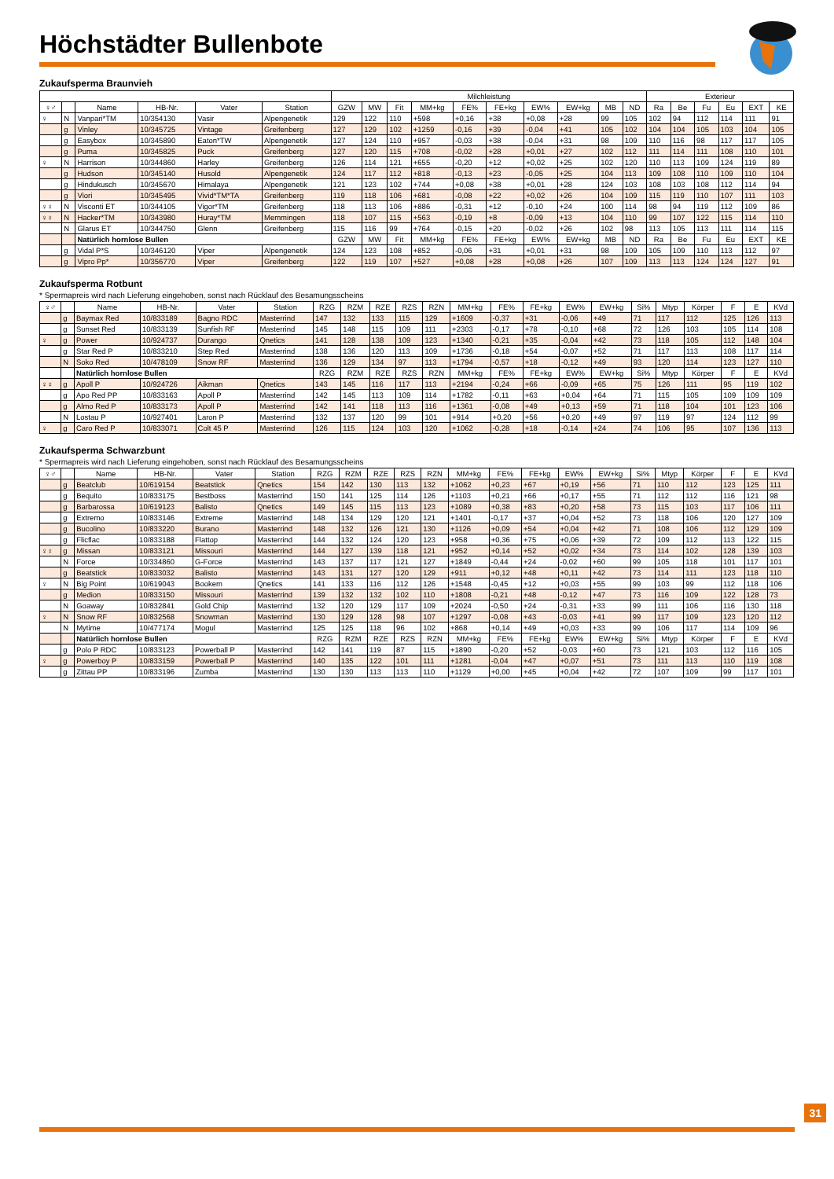Höchstädter Bullenbote
Zukaufsperma Braunvieh
| | | | | | | Milchleistung | | | | | | | | | | Exterieur | | | | | |
| --- | --- | --- | --- | --- | --- | --- | --- | --- | --- | --- | --- | --- | --- | --- | --- | --- | --- | --- | --- | --- | --- |
| ♀♂ | | Name | HB-Nr. | Vater | Station | GZW | MW | Fit | MM+kg | FE% | FE+kg | EW% | EW+kg | MB | ND | Ra | Be | Fu | Eu | EXT | KE |
| ♀ | N | Vanpari*TM | 10/354130 | Vasir | Alpengenetik | 129 | 122 | 110 | +598 | +0,16 | +38 | +0,08 | +28 | 99 | 105 | 102 | 94 | 112 | 114 | 111 | 91 |
| | g | Vinley | 10/345725 | Vintage | Greifenberg | 127 | 129 | 102 | +1259 | -0,16 | +39 | -0,04 | +41 | 105 | 102 | 104 | 104 | 105 | 103 | 104 | 105 |
| | g | Easybox | 10/345890 | Eaton*TW | Alpengenetik | 127 | 124 | 110 | +957 | -0,03 | +38 | -0,04 | +31 | 98 | 109 | 110 | 116 | 98 | 117 | 117 | 105 |
| | g | Puma | 10/345825 | Puck | Greifenberg | 127 | 120 | 115 | +708 | -0,02 | +28 | +0,01 | +27 | 102 | 112 | 111 | 114 | 111 | 108 | 110 | 101 |
| ♀ | N | Harrison | 10/344860 | Harley | Greifenberg | 126 | 114 | 121 | +655 | -0,20 | +12 | +0,02 | +25 | 102 | 120 | 110 | 113 | 109 | 124 | 119 | 89 |
| | g | Hudson | 10/345140 | Husold | Alpengenetik | 124 | 117 | 112 | +818 | -0,13 | +23 | -0,05 | +25 | 104 | 113 | 109 | 108 | 110 | 109 | 110 | 104 |
| | g | Hindukusch | 10/345670 | Himalaya | Alpengenetik | 121 | 123 | 102 | +744 | +0,08 | +38 | +0,01 | +28 | 124 | 103 | 108 | 103 | 108 | 112 | 114 | 94 |
| | g | Viori | 10/345495 | Vivid*TM*TA | Greifenberg | 119 | 118 | 106 | +681 | -0,08 | +22 | +0,02 | +26 | 104 | 109 | 115 | 119 | 110 | 107 | 111 | 103 |
| ♀♀ | N | Visconti ET | 10/344105 | Vigor*TM | Greifenberg | 118 | 113 | 106 | +886 | -0,31 | +12 | -0,10 | +24 | 100 | 114 | 98 | 94 | 119 | 112 | 109 | 86 |
| ♀♀ | N | Hacker*TM | 10/343980 | Huray*TM | Memmingen | 118 | 107 | 115 | +563 | -0,19 | +8 | -0,09 | +13 | 104 | 110 | 99 | 107 | 122 | 115 | 114 | 110 |
| | N | Glarus ET | 10/344750 | Glenn | Greifenberg | 115 | 116 | 99 | +764 | -0,15 | +20 | -0,02 | +26 | 102 | 98 | 113 | 105 | 113 | 111 | 114 | 115 |
| | | Natürlich hornlose Bullen | | | | GZW | MW | Fit | MM+kg | FE% | FE+kg | EW% | EW+kg | MB | ND | Ra | Be | Fu | Eu | EXT | KE |
| | g | Vidal P*S | 10/346120 | Viper | Alpengenetik | 124 | 123 | 108 | +852 | -0,06 | +31 | +0,01 | +31 | 98 | 109 | 105 | 109 | 110 | 113 | 112 | 97 |
| | g | Vipro Pp* | 10/356770 | Viper | Greifenberg | 122 | 119 | 107 | +527 | +0,08 | +28 | +0,08 | +26 | 107 | 109 | 113 | 113 | 124 | 124 | 127 | 91 |
Zukaufsperma Rotbunt
* Spermapreis wird nach Lieferung eingehoben, sonst nach Rücklauf des Besamungsscheins
| ♀♂ | | Name | HB-Nr. | Vater | Station | RZG | RZM | RZE | RZS | RZN | MM+kg | FE% | FE+kg | EW% | EW+kg | Si% | Mtyp | Körper | F | E | KVd |
| --- | --- | --- | --- | --- | --- | --- | --- | --- | --- | --- | --- | --- | --- | --- | --- | --- | --- | --- | --- | --- | --- |
| | g | Baymax Red | 10/833189 | Bagno RDC | Masterrind | 147 | 132 | 133 | 115 | 129 | +1609 | -0,37 | +31 | -0,06 | +49 | 71 | 117 | 112 | 125 | 126 | 113 |
| | g | Sunset Red | 10/833139 | Sunfish RF | Masterrind | 145 | 148 | 115 | 109 | 111 | +2303 | -0,17 | +78 | -0,10 | +68 | 72 | 126 | 103 | 105 | 114 | 108 |
| ♀ | g | Power | 10/924737 | Durango | Qnetics | 141 | 128 | 138 | 109 | 123 | +1340 | -0,21 | +35 | -0,04 | +42 | 73 | 118 | 105 | 112 | 148 | 104 |
| | g | Star Red P | 10/833210 | Step Red | Masterrind | 138 | 136 | 120 | 113 | 109 | +1736 | -0,18 | +54 | -0,07 | +52 | 71 | 117 | 113 | 108 | 117 | 114 |
| | N | Soko Red | 10/478109 | Snow RF | Masterrind | 136 | 129 | 134 | 97 | 113 | +1794 | -0,57 | +18 | -0,12 | +49 | 93 | 120 | 114 | 123 | 127 | 110 |
| | | Natürlich hornlose Bullen | | | | RZG | RZM | RZE | RZS | RZN | MM+kg | FE% | FE+kg | EW% | EW+kg | Si% | Mtyp | Körper | F | E | KVd |
| ♀♀ | g | Apoll P | 10/924726 | Aikman | Qnetics | 143 | 145 | 116 | 117 | 113 | +2194 | -0,24 | +66 | -0,09 | +65 | 75 | 126 | 111 | 95 | 119 | 102 |
| | g | Apo Red PP | 10/833163 | Apoll P | Masterrind | 142 | 145 | 113 | 109 | 114 | +1782 | -0,11 | +63 | +0,04 | +64 | 71 | 115 | 105 | 109 | 109 | 109 |
| | g | Almo Red P | 10/833173 | Apoll P | Masterrind | 142 | 141 | 118 | 113 | 116 | +1361 | -0,08 | +49 | +0,13 | +59 | 71 | 118 | 104 | 101 | 123 | 106 |
| | N | Lostau P | 10/927401 | Laron P | Masterrind | 132 | 137 | 120 | 99 | 101 | +914 | +0,20 | +56 | +0,20 | +49 | 97 | 119 | 97 | 124 | 112 | 99 |
| ♀ | g | Caro Red P | 10/833071 | Colt 45 P | Masterrind | 126 | 115 | 124 | 103 | 120 | +1062 | -0,28 | +18 | -0,14 | +24 | 74 | 106 | 95 | 107 | 136 | 113 |
Zukaufsperma Schwarzbunt
* Spermapreis wird nach Lieferung eingehoben, sonst nach Rücklauf des Besamungsscheins
| ♀♂ | | Name | HB-Nr. | Vater | Station | RZG | RZM | RZE | RZS | RZN | MM+kg | FE% | FE+kg | EW% | EW+kg | Si% | Mtyp | Körper | F | E | KVd |
| --- | --- | --- | --- | --- | --- | --- | --- | --- | --- | --- | --- | --- | --- | --- | --- | --- | --- | --- | --- | --- | --- |
| | g | Beatclub | 10/619154 | Beatstick | Qnetics | 154 | 142 | 130 | 113 | 132 | +1062 | +0,23 | +67 | +0,19 | +56 | 71 | 110 | 112 | 123 | 125 | 111 |
| | g | Bequito | 10/833175 | Bestboss | Masterrind | 150 | 141 | 125 | 114 | 126 | +1103 | +0,21 | +66 | +0,17 | +55 | 71 | 112 | 112 | 116 | 121 | 98 |
| | g | Barbarossa | 10/619123 | Balisto | Qnetics | 149 | 145 | 115 | 113 | 123 | +1089 | +0,38 | +83 | +0,20 | +58 | 73 | 115 | 103 | 117 | 106 | 111 |
| | g | Extremo | 10/833146 | Extreme | Masterrind | 148 | 134 | 129 | 120 | 121 | +1401 | -0,17 | +37 | +0,04 | +52 | 73 | 118 | 106 | 120 | 127 | 109 |
| | g | Bucolino | 10/833220 | Burano | Masterrind | 148 | 132 | 126 | 121 | 130 | +1126 | +0,09 | +54 | +0,04 | +42 | 71 | 108 | 106 | 112 | 129 | 109 |
| | g | Flicflac | 10/833188 | Flattop | Masterrind | 144 | 132 | 124 | 120 | 123 | +958 | +0,36 | +75 | +0,06 | +39 | 72 | 109 | 112 | 113 | 122 | 115 |
| ♀♀ | g | Missan | 10/833121 | Missouri | Masterrind | 144 | 127 | 139 | 118 | 121 | +952 | +0,14 | +52 | +0,02 | +34 | 73 | 114 | 102 | 128 | 139 | 103 |
| | N | Force | 10/334860 | G-Force | Masterrind | 143 | 137 | 117 | 121 | 127 | +1849 | -0,44 | +24 | -0,02 | +60 | 99 | 105 | 118 | 101 | 117 | 101 |
| | g | Beatstick | 10/833032 | Balisto | Masterrind | 143 | 131 | 127 | 120 | 129 | +911 | +0,12 | +48 | +0,11 | +42 | 73 | 114 | 111 | 123 | 118 | 110 |
| ♀ | N | Big Point | 10/619043 | Bookem | Qnetics | 141 | 133 | 116 | 112 | 126 | +1548 | -0,45 | +12 | +0,03 | +55 | 99 | 103 | 99 | 112 | 118 | 106 |
| | g | Medion | 10/833150 | Missouri | Masterrind | 139 | 132 | 132 | 102 | 110 | +1808 | -0,21 | +48 | -0,12 | +47 | 73 | 116 | 109 | 122 | 128 | 73 |
| | N | Goaway | 10/832841 | Gold Chip | Masterrind | 132 | 120 | 129 | 117 | 109 | +2024 | -0,50 | +24 | -0,31 | +33 | 99 | 111 | 106 | 116 | 130 | 118 |
| ♀ | N | Snow RF | 10/832568 | Snowman | Masterrind | 130 | 129 | 128 | 98 | 107 | +1297 | -0,08 | +43 | -0,03 | +41 | 99 | 117 | 109 | 123 | 120 | 112 |
| | N | Mytime | 10/477174 | Mogul | Masterrind | 125 | 125 | 118 | 96 | 102 | +868 | +0,14 | +49 | +0,03 | +33 | 99 | 106 | 117 | 114 | 109 | 96 |
| | | Natürlich hornlose Bullen | | | | RZG | RZM | RZE | RZS | RZN | MM+kg | FE% | FE+kg | EW% | EW+kg | Si% | Mtyp | Körper | F | E | KVd |
| | g | Polo P RDC | 10/833123 | Powerball P | Masterrind | 142 | 141 | 119 | 87 | 115 | +1890 | -0,20 | +52 | -0,03 | +60 | 73 | 121 | 103 | 112 | 116 | 105 |
| ♀ | g | Powerboy P | 10/833159 | Powerball P | Masterrind | 140 | 135 | 122 | 101 | 111 | +1281 | -0,04 | +47 | +0,07 | +51 | 73 | 111 | 113 | 110 | 119 | 108 |
| | g | Zittau PP | 10/833196 | Zumba | Masterrind | 130 | 130 | 113 | 113 | 110 | +1129 | +0,00 | +45 | +0,04 | +42 | 72 | 107 | 109 | 99 | 117 | 101 |
31